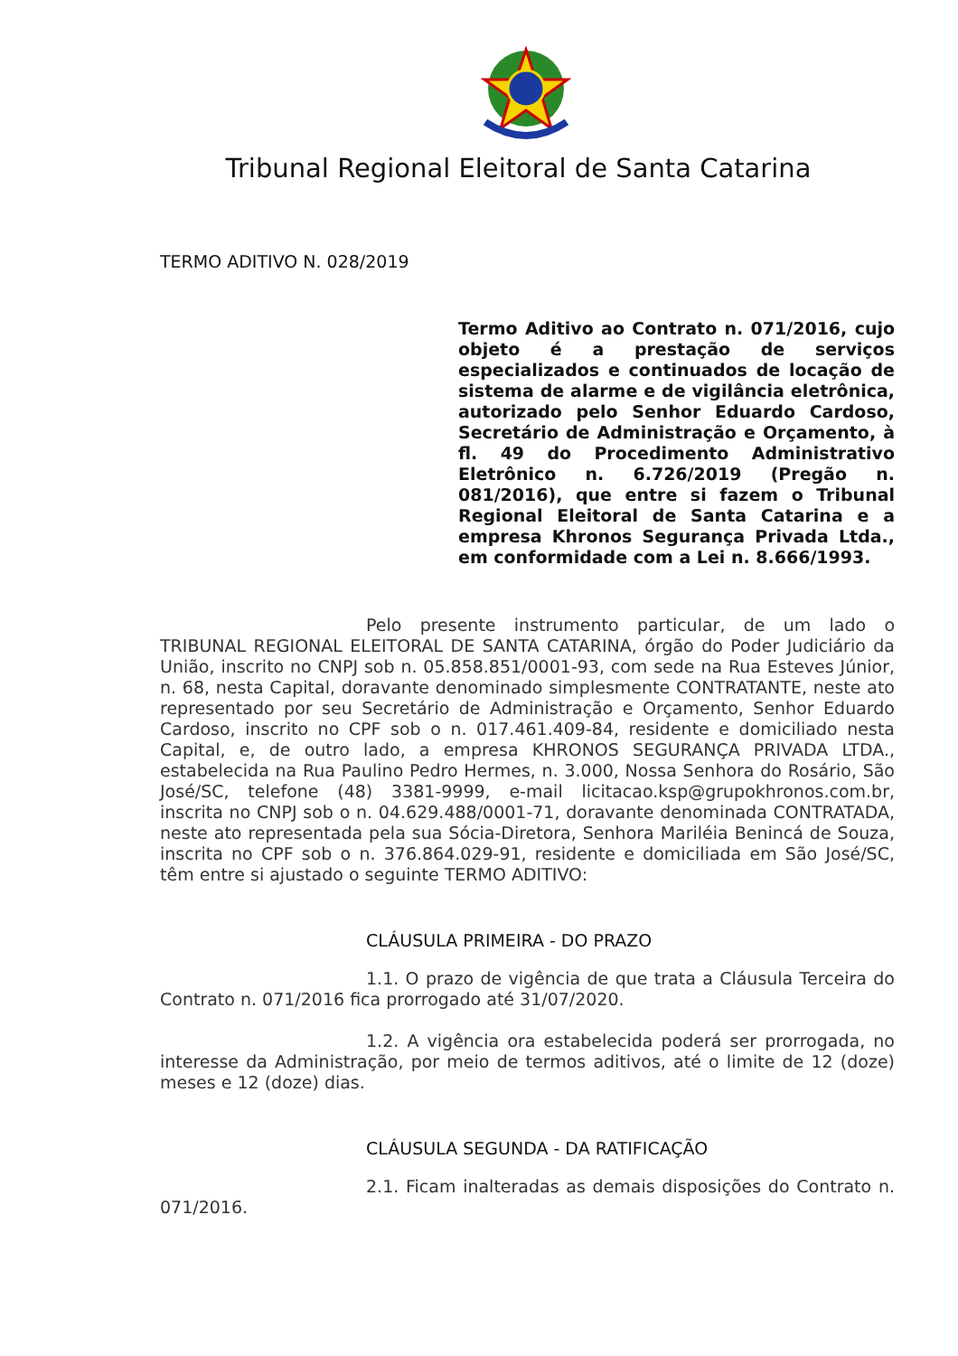Tribunal Regional Eleitoral de Santa Catarina
TERMO ADITIVO N. 028/2019
Termo Aditivo ao Contrato n. 071/2016, cujo objeto é a prestação de serviços especializados e continuados de locação de sistema de alarme e de vigilância eletrônica, autorizado pelo Senhor Eduardo Cardoso, Secretário de Administração e Orçamento, à fl. 49 do Procedimento Administrativo Eletrônico n. 6.726/2019 (Pregão n. 081/2016), que entre si fazem o Tribunal Regional Eleitoral de Santa Catarina e a empresa Khronos Segurança Privada Ltda., em conformidade com a Lei n. 8.666/1993.
Pelo presente instrumento particular, de um lado o TRIBUNAL REGIONAL ELEITORAL DE SANTA CATARINA, órgão do Poder Judiciário da União, inscrito no CNPJ sob n. 05.858.851/0001-93, com sede na Rua Esteves Júnior, n. 68, nesta Capital, doravante denominado simplesmente CONTRATANTE, neste ato representado por seu Secretário de Administração e Orçamento, Senhor Eduardo Cardoso, inscrito no CPF sob o n. 017.461.409-84, residente e domiciliado nesta Capital, e, de outro lado, a empresa KHRONOS SEGURANÇA PRIVADA LTDA., estabelecida na Rua Paulino Pedro Hermes, n. 3.000, Nossa Senhora do Rosário, São José/SC, telefone (48) 3381-9999, e-mail licitacao.ksp@grupokhronos.com.br, inscrita no CNPJ sob o n. 04.629.488/0001-71, doravante denominada CONTRATADA, neste ato representada pela sua Sócia-Diretora, Senhora Mariléia Benincá de Souza, inscrita no CPF sob o n. 376.864.029-91, residente e domiciliada em São José/SC, têm entre si ajustado o seguinte TERMO ADITIVO:
CLÁUSULA PRIMEIRA - DO PRAZO
1.1. O prazo de vigência de que trata a Cláusula Terceira do Contrato n. 071/2016 fica prorrogado até 31/07/2020.
1.2. A vigência ora estabelecida poderá ser prorrogada, no interesse da Administração, por meio de termos aditivos, até o limite de 12 (doze) meses e 12 (doze) dias.
CLÁUSULA SEGUNDA - DA RATIFICAÇÃO
2.1. Ficam inalteradas as demais disposições do Contrato n. 071/2016.